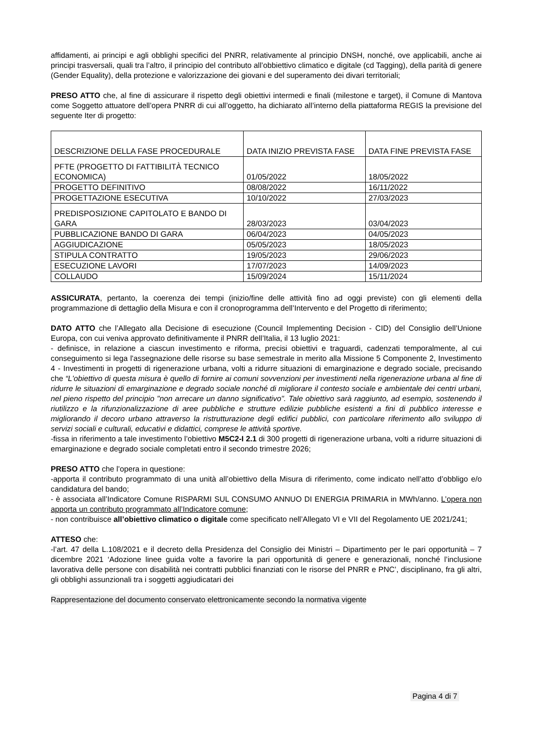affidamenti, ai principi e agli obblighi specifici del PNRR, relativamente al principio DNSH, nonché, ove applicabili, anche ai principi trasversali, quali tra l’altro, il principio del contributo all’obbiettivo climatico e digitale (cd Tagging), della parità di genere (Gender Equality), della protezione e valorizzazione dei giovani e del superamento dei divari territoriali;
PRESO ATTO che, al fine di assicurare il rispetto degli obiettivi intermedi e finali (milestone e target), il Comune di Mantova come Soggetto attuatore dell’opera PNRR di cui all’oggetto, ha dichiarato all’interno della piattaforma REGIS la previsione del seguente Iter di progetto:
| DESCRIZIONE DELLA FASE PROCEDURALE | DATA INIZIO PREVISTA FASE | DATA FINE PREVISTA FASE |
| PFTE (PROGETTO DI FATTIBILITÀ TECNICO ECONOMICA) | 01/05/2022 | 18/05/2022 |
| PROGETTO DEFINITIVO | 08/08/2022 | 16/11/2022 |
| PROGETTAZIONE ESECUTIVA | 10/10/2022 | 27/03/2023 |
| PREDISPOSIZIONE CAPITOLATO E BANDO DI GARA | 28/03/2023 | 03/04/2023 |
| PUBBLICAZIONE BANDO DI GARA | 06/04/2023 | 04/05/2023 |
| AGGIUDICAZIONE | 05/05/2023 | 18/05/2023 |
| STIPULA CONTRATTO | 19/05/2023 | 29/06/2023 |
| ESECUZIONE LAVORI | 17/07/2023 | 14/09/2023 |
| COLLAUDO | 15/09/2024 | 15/11/2024 |
ASSICURATA, pertanto, la coerenza dei tempi (inizio/fine delle attività fino ad oggi previste) con gli elementi della programmazione di dettaglio della Misura e con il cronoprogramma dell’Intervento e del Progetto di riferimento;
DATO ATTO che l’Allegato alla Decisione di esecuzione (Council Implementing Decision - CID) del Consiglio dell’Unione Europa, con cui veniva approvato definitivamente il PNRR dell’Italia, il 13 luglio 2021:
- definisce, in relazione a ciascun investimento e riforma, precisi obiettivi e traguardi, cadenzati temporalmente, al cui conseguimento si lega l'assegnazione delle risorse su base semestrale in merito alla Missione 5 Componente 2, Investimento 4 - Investimenti in progetti di rigenerazione urbana, volti a ridurre situazioni di emarginazione e degrado sociale, precisando che “L'obiettivo di questa misura è quello di fornire ai comuni sovvenzioni per investimenti nella rigenerazione urbana al fine di ridurre le situazioni di emarginazione e degrado sociale nonché di migliorare il contesto sociale e ambientale dei centri urbani, nel pieno rispetto del principio "non arrecare un danno significativo". Tale obiettivo sarà raggiunto, ad esempio, sostenendo il riutilizzo e la rifunzionalizzazione di aree pubbliche e strutture edilizie pubbliche esistenti a fini di pubblico interesse e migliorando il decoro urbano attraverso la ristrutturazione degli edifici pubblici, con particolare riferimento allo sviluppo di servizi sociali e culturali, educativi e didattici, comprese le attività sportive.
-fissa in riferimento a tale investimento l’obiettivo M5C2-I 2.1 di 300 progetti di rigenerazione urbana, volti a ridurre situazioni di emarginazione e degrado sociale completati entro il secondo trimestre 2026;
PRESO ATTO che l’opera in questione:
-apporta il contributo programmato di una unità all’obiettivo della Misura di riferimento, come indicato nell’atto d’obbligo e/o candidatura del bando;
- è associata all’Indicatore Comune RISPARMI SUL CONSUMO ANNUO DI ENERGIA PRIMARIA in MWh/anno. L’opera non apporta un contributo programmato all’Indicatore comune;
- non contribuisce all’obiettivo climatico o digitale come specificato nell’Allegato VI e VII del Regolamento UE 2021/241;
ATTESO che:
-l’art. 47 della L.108/2021 e il decreto della Presidenza del Consiglio dei Ministri – Dipartimento per le pari opportunità – 7 dicembre 2021 ‘Adozione linee guida volte a favorire la pari opportunità di genere e generazionali, nonché l’inclusione lavorativa delle persone con disabilità nei contratti pubblici finanziati con le risorse del PNRR e PNC’, disciplinano, fra gli altri, gli obblighi assunzionali tra i soggetti aggiudicatari dei
Rappresentazione del documento conservato elettronicamente secondo la normativa vigente
Pagina 4 di 7